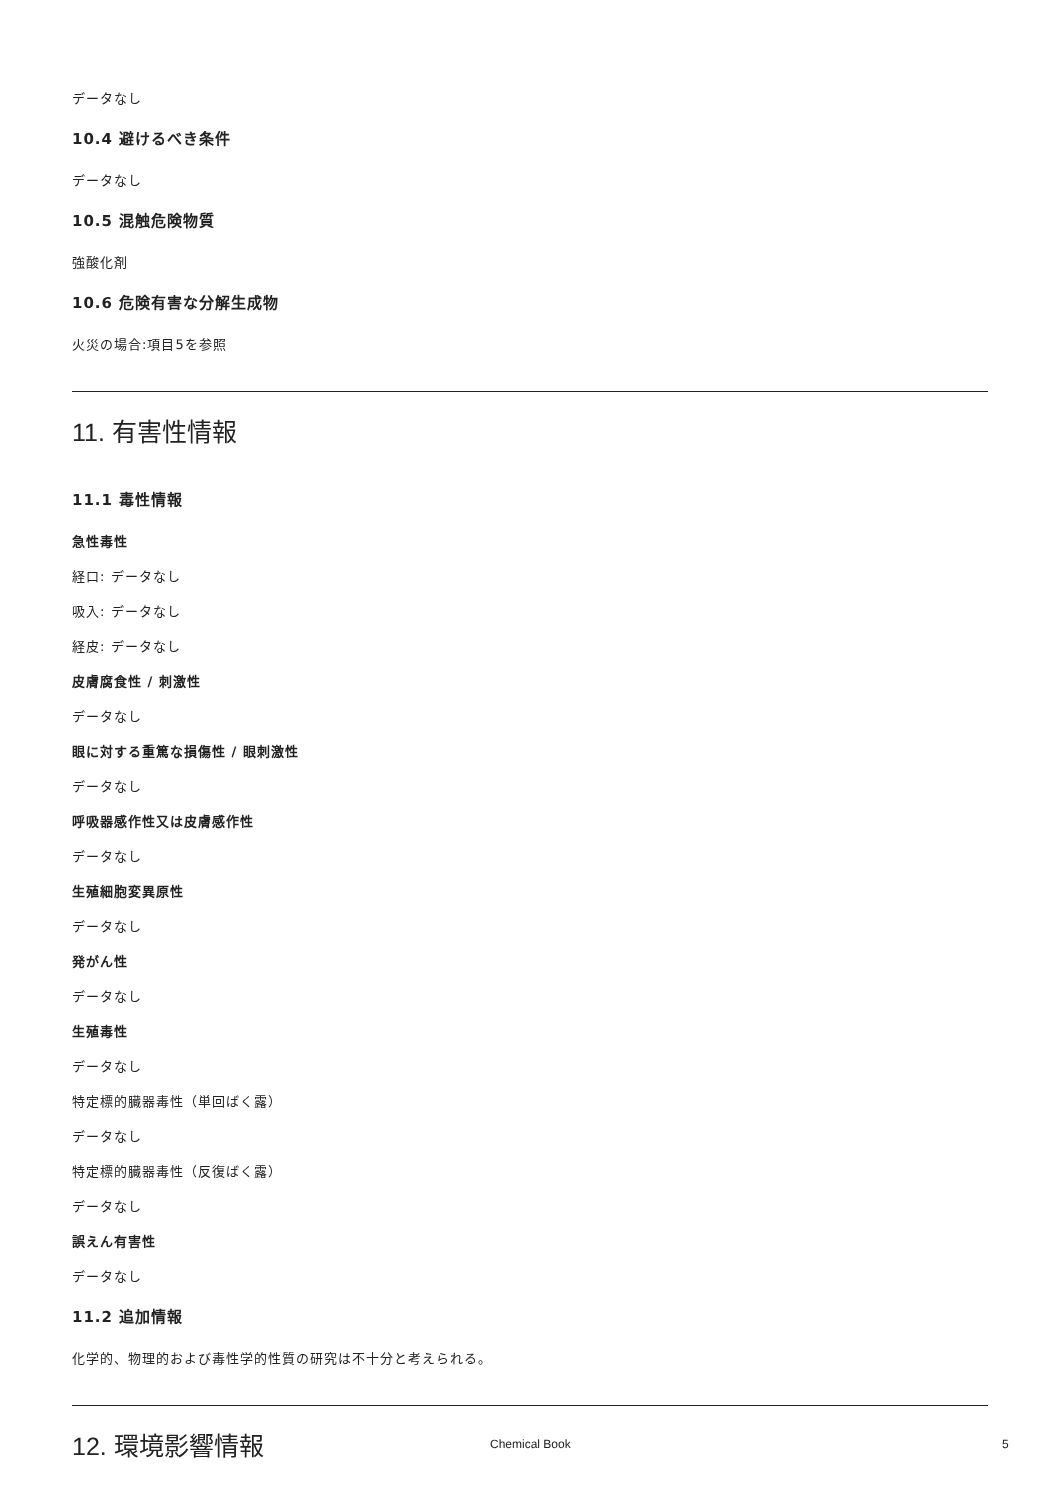データなし
10.4 避けるべき条件
データなし
10.5 混触危険物質
強酸化剤
10.6 危険有害な分解生成物
火災の場合:項目5を参照
11. 有害性情報
11.1 毒性情報
急性毒性
経口: データなし
吸入: データなし
経皮: データなし
皮膚腐食性 / 刺激性
データなし
眼に対する重篤な損傷性 / 眼刺激性
データなし
呼吸器感作性又は皮膚感作性
データなし
生殖細胞変異原性
データなし
発がん性
データなし
生殖毒性
データなし
特定標的臓器毒性（単回ばく露）
データなし
特定標的臓器毒性（反復ばく露）
データなし
誤えん有害性
データなし
11.2 追加情報
化学的、物理的および毒性学的性質の研究は不十分と考えられる。
12. 環境影響情報
Chemical Book 5